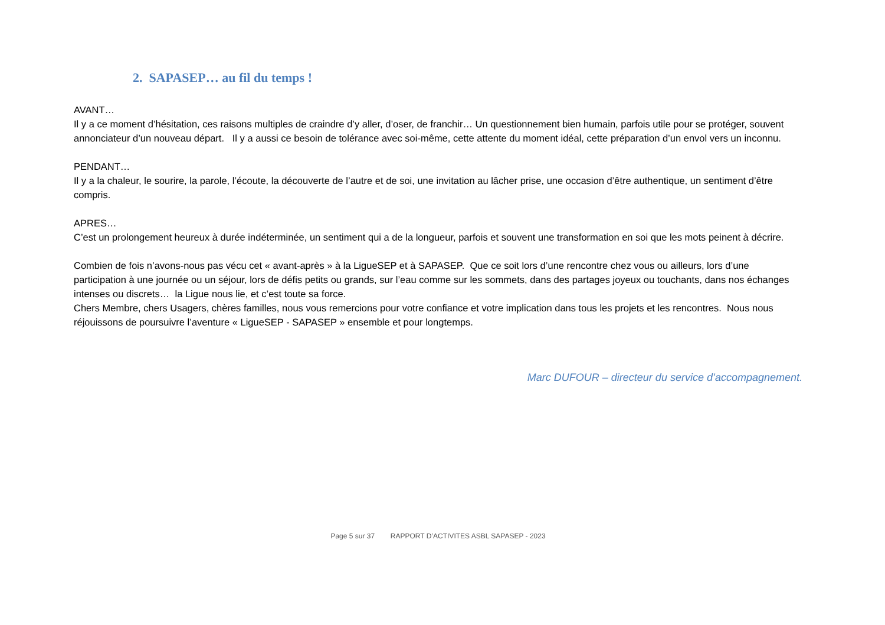2. SAPASEP… au fil du temps !
AVANT…
Il y a ce moment d’hésitation, ces raisons multiples de craindre d’y aller, d’oser, de franchir… Un questionnement bien humain, parfois utile pour se protéger, souvent annonciateur d’un nouveau départ. Il y a aussi ce besoin de tolérance avec soi-même, cette attente du moment idéal, cette préparation d’un envol vers un inconnu.
PENDANT…
Il y a la chaleur, le sourire, la parole, l’écoute, la découverte de l’autre et de soi, une invitation au lâcher prise, une occasion d’être authentique, un sentiment d’être compris.
APRES…
C’est un prolongement heureux à durée indéterminée, un sentiment qui a de la longueur, parfois et souvent une transformation en soi que les mots peinent à décrire.
Combien de fois n’avons-nous pas vécu cet « avant-après » à la LigueSEP et à SAPASEP. Que ce soit lors d’une rencontre chez vous ou ailleurs, lors d’une participation à une journée ou un séjour, lors de défis petits ou grands, sur l’eau comme sur les sommets, dans des partages joyeux ou touchants, dans nos échanges intenses ou discrets… la Ligue nous lie, et c’est toute sa force.
Chers Membre, chers Usagers, chères familles, nous vous remercions pour votre confiance et votre implication dans tous les projets et les rencontres. Nous nous réjouissons de poursuivre l’aventure « LigueSEP - SAPASEP » ensemble et pour longtemps.
Marc DUFOUR – directeur du service d’accompagnement.
Page 5 sur 37 RAPPORT D’ACTIVITES ASBL SAPASEP - 2023